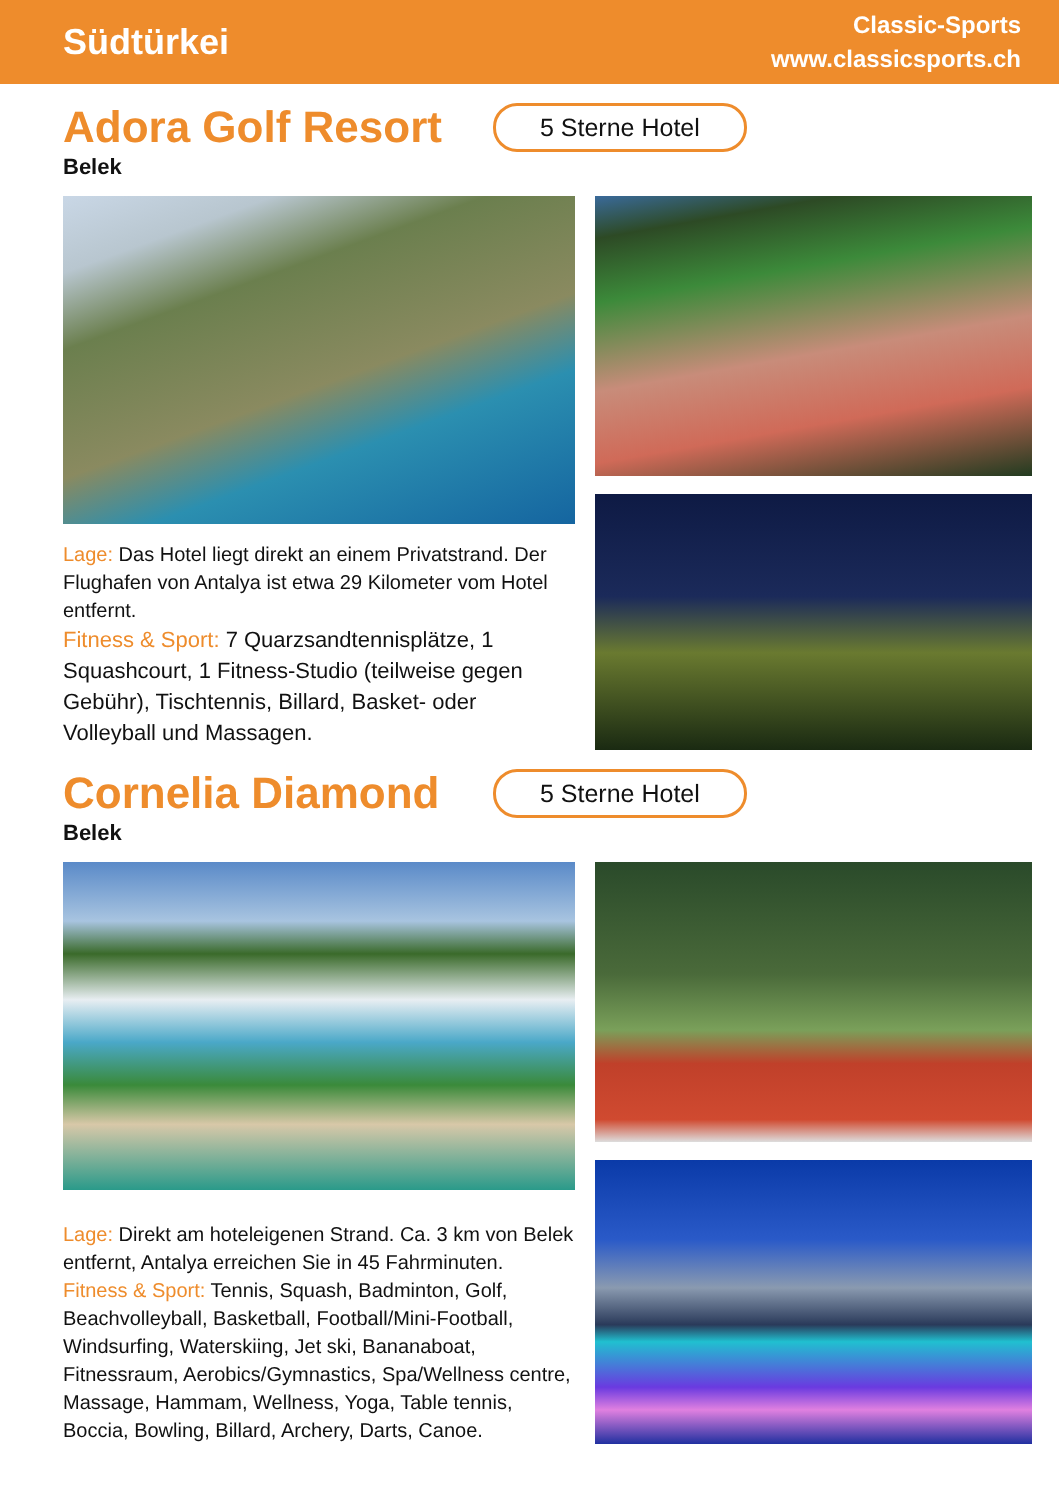Südtürkei
Classic-Sports
www.classicsports.ch
Adora Golf Resort
5 Sterne Hotel
Belek
Lage: Das Hotel liegt direkt an einem Privatstrand. Der Flughafen von Antalya ist etwa 29 Kilometer vom Hotel entfernt.
Fitness & Sport: 7 Quarzsandtennisplätze, 1 Squashcourt, 1 Fitness-Studio (teilweise gegen Gebühr), Tischtennis, Billard, Basket- oder Volleyball und Massagen.
Cornelia Diamond
5 Sterne Hotel
Belek
Lage: Direkt am hoteleigenen Strand. Ca. 3 km von Belek entfernt, Antalya erreichen Sie in 45 Fahrminuten.
Fitness & Sport: Tennis, Squash, Badminton, Golf, Beachvolleyball, Basketball, Football/Mini-Football, Windsurfing, Waterskiing, Jet ski, Bananaboat, Fitnessraum, Aerobics/Gymnastics, Spa/Wellness centre, Massage, Hammam, Wellness, Yoga, Table tennis, Boccia, Bowling, Billard, Archery, Darts, Canoe.